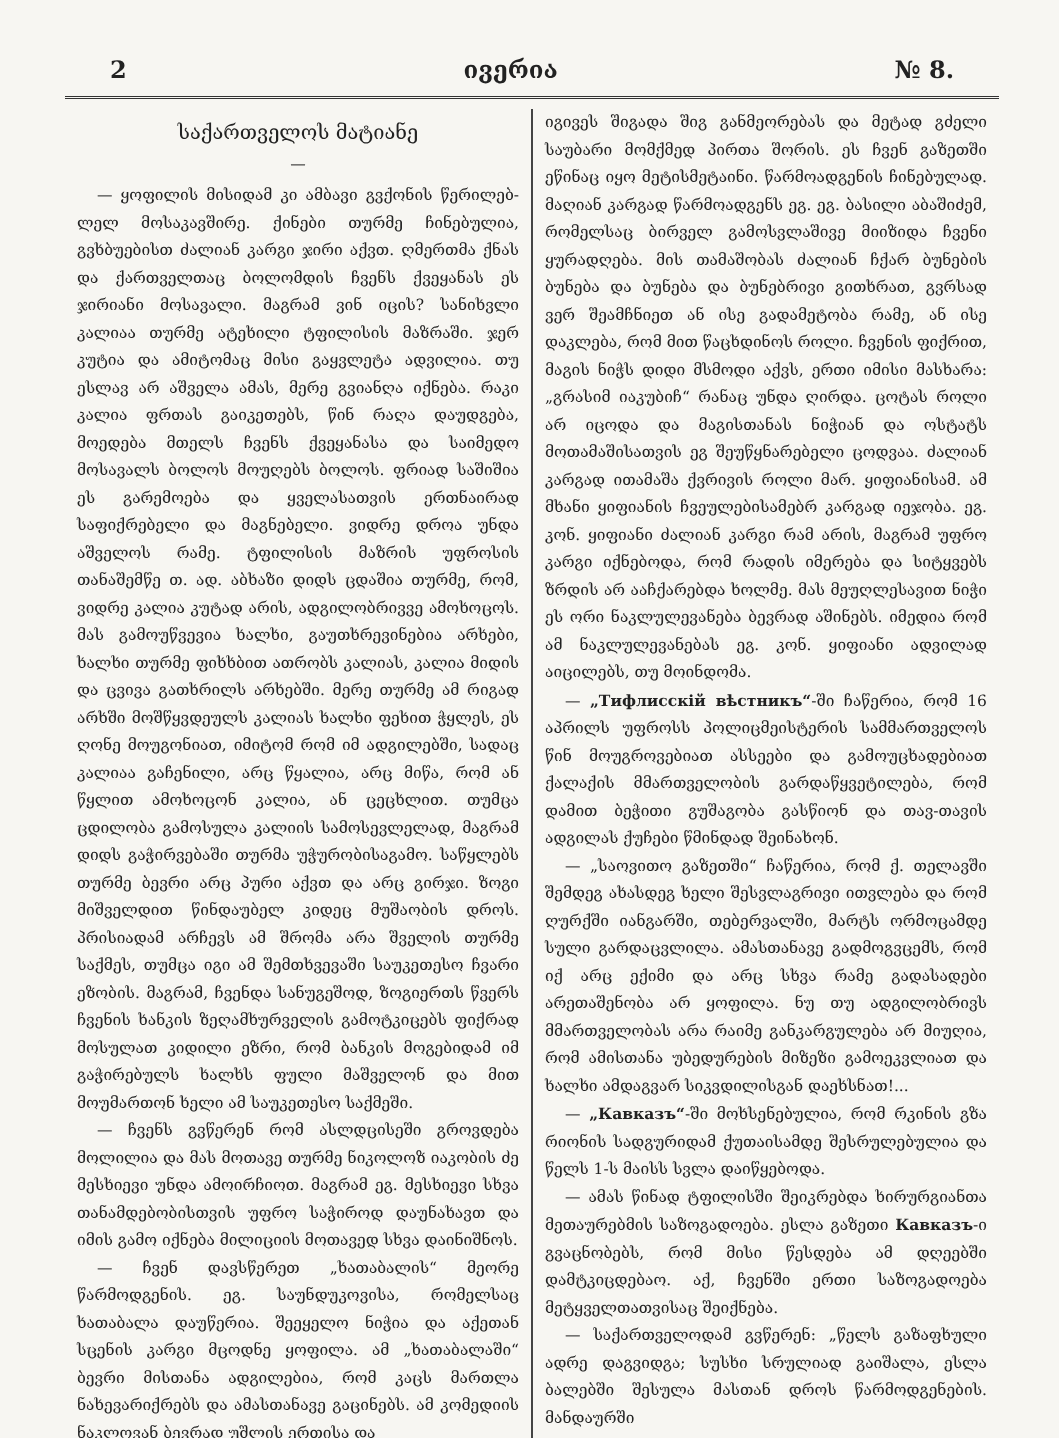2 ივერია № 8.
საქართველოს მატიანე
—
— ყოფილის მისიდამ კი ამბავი გვქონის წერილებ-ლელ მოსაკავშირე. ქინები თურმე ჩინებულია, გვხბუებისთ ძალიან კარგი ჯირი აქვთ. ღმერთმა ქნას და ქართველთაც ბოლომდის ჩვენს ქვეყანას ეს ჯირიანი მოსავალი. მაგრამ ვინ იცის? სანიხვლი კალიაა თურმე ატეხილი ტფილისის მაზრაში. ჯერ კუტია და ამიტომაც მისი გაყვლეტა ადვილია. თუ ესლავ არ აშველა ამას, მერე გვიანღა იქნება. რაკი კალია ფრთას გაიკეთებს, წინ რაღა დაუდგება, მოედება მთელს ჩვენს ქვეყანასა და საიმედო მოსავალს ბოლოს მოუღებს ბოლოს. ფრიად საშიშია ეს გარემოება და ყველასათვის ერთნაირად საფიქრებელი და მაგნებელი. ვიდრე დროა უნდა აშველოს რამე. ტფილისის მაზრის უფროსის თანაშემწე თ. ად. აბხაზი დიდს ცდაშია თურმე, რომ, ვიდრე კალია კუტად არის, ადგილობრივვე ამოხოცოს. მას გამოუწვევია ხალხი, გაუთხრევინებია არხები, ხალხი თურმე ფიხხბით ათრობს კალიას, კალია მიდის და ცვივა გათხრილს არხებში. მერე თურმე ამ რიგად არხში მოშწყვდეულს კალიას ხალხი ფეხით ჭყლეს, ეს ღონე მოუგონიათ, იმიტომ რომ იმ ადგილებში, სადაც კალიაა გაჩენილი, არც წყალია, არც მიწა, რომ ან წყლით ამოხოცონ კალია, ან ცეცხლით. თუმცა ცდილობა გამოსულა კალიის სამოსევლელად, მაგრამ დიდს გაჭირვებაში თურმა უჭურობისაგამო. საწყლებს თურმე ბევრი არც პური აქვთ და არც გირჯი. ზოგი მიშველდით წინდაუბელ კიდეც მუშაობის დროს. პრისიადამ არჩევს ამ შრომა არა შველის თურმე საქმეს, თუმცა იგი ამ შემთხვევაში საუკეთესო ჩვარი ეზობის. მაგრამ, ჩვენდა სანუგეშოდ, ზოგიერთს წვერს ჩვენის ხანკის ზეღამხურველის გამოტკიცებს ფიქრად მოსულათ კიდილი ეზრი, რომ ბანკის მოგებიდამ იმ გაჭირებულს ხალხს ფული მაშველონ და მით მოუმართონ ხელი ამ საუკეთესო საქმეში.
— ჩვენს გვწერენ რომ ასლდცისეში გროვდება მოლილია და მას მოთავე თურმე ნიკოლოზ იაკობის ძე მესხიევი უნდა ამოირჩიოთ. მაგრამ ეგ. მესხიევი სხვა თანამდებობისთვის უფრო საჭიროდ დაუნახავთ და იმის გამო იქნება მილიციის მოთავედ სხვა დაინიშნოს.
— ჩვენ დავსწერეთ „ხათაბალის“ მეორე წარმოდგენის. ეგ. საუნდუკოვისა, რომელსაც ხათაბალა დაუწერია. შეეყელო ნიჭია და აქეთან სცენის კარგი მცოდნე ყოფილა. ამ „ხათაბალაში“ ბევრი მისთანა ადგილებია, რომ კაცს მართლა ნახევარიქრებს და ამასთანავე გაცინებს. ამ კომედიის ნაკლოვან ბევრად უშლის ერთისა და
იგივეს შიგადა შიგ განმეორებას და მეტად გძელი საუბარი მომქმედ პირთა შორის. ეს ჩვენ გაზეთში ეწინაც იყო მეტისმეტაინი. წარმოადგენის ჩინებულად. მაღიან კარგად წარმოადგენს ეგ. ეგ. ბასილი აბაშიძემ, რომელსაც ბირველ გამოსვლაშივე მიიზიდა ჩვენი ყურადღება. მის თამაშობას ძალიან ჩქარ ბუნების ბუნება და ბუნება და ბუნებრივი გითხრათ, გვრსად ვერ შეამჩნიეთ ან ისე გადამეტობა რამე, ან ისე დაკლება, რომ მით წაცხდინოს როლი. ჩვენის ფიქრით, მაგის ნიჭს დიდი მსმოდი აქვს, ერთი იმისი მასხარა: „გრასიმ იაკუბიჩ“ რანაც უნდა ღირდა. ცოტას როლი არ იცოდა და მაგისთანას ნიჭიან და ოსტატს მოთამაშისათვის ეგ შეუწყნარებელი ცოდვაა. ძალიან კარგად ითამაშა ქვრივის როლი მარ. ყიფიანისამ. ამ მხანი ყიფიანის ჩვეულებისამებრ კარგად იეჯობა. ეგ. კონ. ყიფიანი ძალიან კარგი რამ არის, მაგრამ უფრო კარგი იქნებოდა, რომ რადის იმერება და სიტყვებს ზრდის არ ააჩქარებდა ხოლმე. მას მეუღლესავით ნიჭი ეს ორი ნაკლულევანება ბევრად აშინებს. იმედია რომ ამ ნაკლულევანებას ეგ. კონ. ყიფიანი ადვილად აიცილებს, თუ მოინდომა.
— „Тифлисскій вѣстникъ“-ში ჩაწერია, რომ 16 აპრილს უფროსს პოლიცმეისტერის სამმართველოს წინ მოუგროვებიათ ასსეები და გამოუცხადებიათ ქალაქის მმართველობის გარდაწყვეტილება, რომ დამით ბეჭითი გუშაგობა გასწიონ და თავ-თავის ადგილას ქუჩები წმინდად შეინახონ.
— „საოვითო გაზეთში“ ჩაწერია, რომ ქ. თელავში შემდეგ ახასდეგ ხელი შესვლაგრივი ითვლება და რომ ღურქში იანგარში, თებერვალში, მარტს ორმოცამდე სული გარდაცვლილა. ამასთანავე გადმოგვცემს, რომ იქ არც ექიმი და არც სხვა რამე გადასადები არეთაშენობა არ ყოფილა. ნუ თუ ადგილობრივს მმართველობას არა რაიმე განკარგულება არ მიუღია, რომ ამისთანა უბედურების მიზეზი გამოეკვლიათ და ხალხი ამდაგვარ სიკვდილისგან დაეხსნათ!...
— „Кавказъ“-ში მოხსენებულია, რომ რკინის გზა რიონის სადგურიდამ ქუთაისამდე შესრულებულია და წელს 1-ს მაისს სვლა დაიწყებოდა.
— ამას წინად ტფილისში შეიკრებდა ხირურგიანთა მეთაურებმის საზოგადოება. ესლა გაზეთი Кавказъ-ი გვაცნობებს, რომ მისი წესდება ამ დღეებში დამტკიცდებაო. აქ, ჩვენში ერთი საზოგადოება მეტყველთათვისაც შეიქნება.
— საქართველოდამ გვწერენ: „წელს გაზაფხული ადრე დაგვიდგა; სუსხი სრულიად გაიშალა, ესლა ბალებში შესულა მასთან დროს წარმოდგენების. მანდაურში